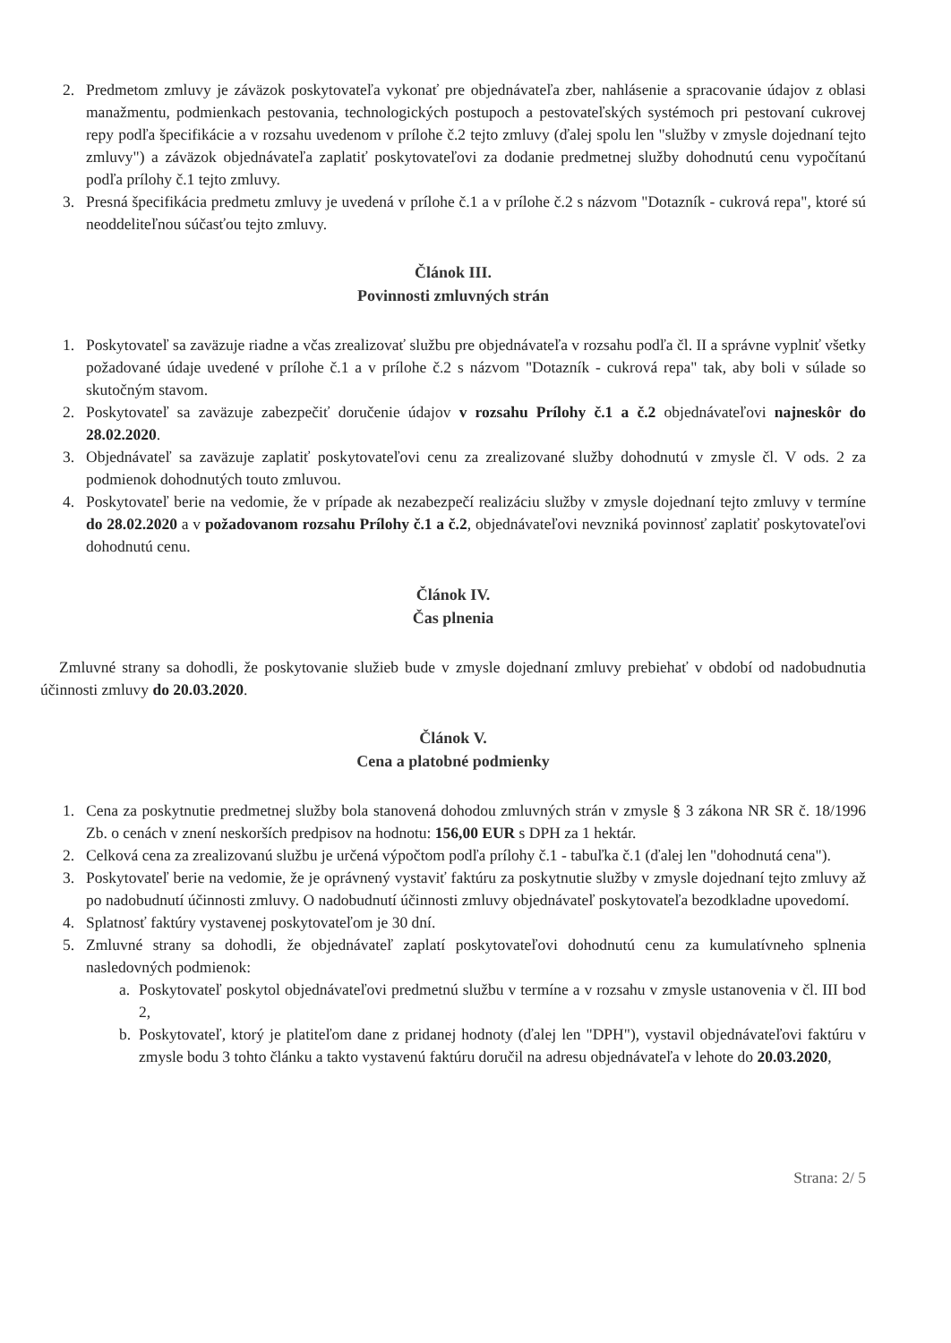2. Predmetom zmluvy je záväzok poskytovateľa vykonať pre objednávateľa zber, nahlásenie a spracovanie údajov z oblasi manažmentu, podmienkach pestovania, technologických postupoch a pestovateľských systémoch pri pestovaní cukrovej repy podľa špecifikácie a v rozsahu uvedenom v prílohe č.2 tejto zmluvy (ďalej spolu len "služby v zmysle dojednaní tejto zmluvy") a záväzok objednávateľa zaplatiť poskytovateľovi za dodanie predmetnej služby dohodnutú cenu vypočítanú podľa prílohy č.1 tejto zmluvy.
3. Presná špecifikácia predmetu zmluvy je uvedená v prílohe č.1 a v prílohe č.2 s názvom "Dotazník - cukrová repa", ktoré sú neoddeliteľnou súčasťou tejto zmluvy.
Článok III.
Povinnosti zmluvných strán
1. Poskytovateľ sa zaväzuje riadne a včas zrealizovať službu pre objednávateľa v rozsahu podľa čl. II a správne vyplniť všetky požadované údaje uvedené v prílohe č.1 a v prílohe č.2 s názvom "Dotazník - cukrová repa" tak, aby boli v súlade so skutočným stavom.
2. Poskytovateľ sa zaväzuje zabezpečiť doručenie údajov v rozsahu Prílohy č.1 a č.2 objednávateľovi najneskôr do 28.02.2020.
3. Objednávateľ sa zaväzuje zaplatiť poskytovateľovi cenu za zrealizované služby dohodnutú v zmysle čl. V ods. 2 za podmienok dohodnutých touto zmluvou.
4. Poskytovateľ berie na vedomie, že v prípade ak nezabezpečí realizáciu služby v zmysle dojednaní tejto zmluvy v termíne do 28.02.2020 a v požadovanom rozsahu Prílohy č.1 a č.2, objednávateľovi nevzniká povinnosť zaplatiť poskytovateľovi dohodnutú cenu.
Článok IV.
Čas plnenia
Zmluvné strany sa dohodli, že poskytovanie služieb bude v zmysle dojednaní zmluvy prebiehať v období od nadobudnutia účinnosti zmluvy do 20.03.2020.
Článok V.
Cena a platobné podmienky
1. Cena za poskytnutie predmetnej služby bola stanovená dohodou zmluvných strán v zmysle § 3 zákona NR SR č. 18/1996 Zb. o cenách v znení neskorších predpisov na hodnotu: 156,00 EUR s DPH za 1 hektár.
2. Celková cena za zrealizovanú službu je určená výpočtom podľa prílohy č.1 - tabuľka č.1 (ďalej len "dohodnutá cena").
3. Poskytovateľ berie na vedomie, že je oprávnený vystaviť faktúru za poskytnutie služby v zmysle dojednaní tejto zmluvy až po nadobudnutí účinnosti zmluvy. O nadobudnutí účinnosti zmluvy objednávateľ poskytovateľa bezodkladne upovedomí.
4. Splatnosť faktúry vystavenej poskytovateľom je 30 dní.
5. Zmluvné strany sa dohodli, že objednávateľ zaplatí poskytovateľovi dohodnutú cenu za kumulatívneho splnenia nasledovných podmienok:
a. Poskytovateľ poskytol objednávateľovi predmetnú službu v termíne a v rozsahu v zmysle ustanovenia v čl. III bod 2,
b. Poskytovateľ, ktorý je platiteľom dane z pridanej hodnoty (ďalej len "DPH"), vystavil objednávateľovi faktúru v zmysle bodu 3 tohto článku a takto vystavenú faktúru doručil na adresu objednávateľa v lehote do 20.03.2020,
Strana: 2/ 5